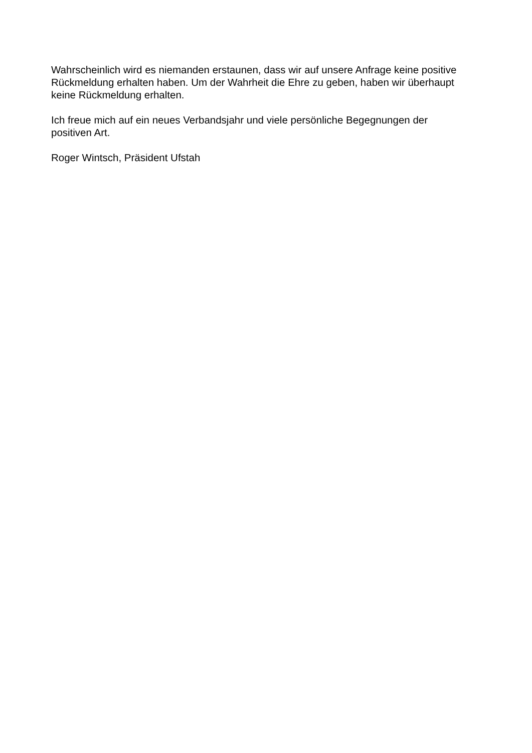Wahrscheinlich wird es niemanden erstaunen, dass wir auf unsere Anfrage keine positive
Rückmeldung erhalten haben. Um der Wahrheit die Ehre zu geben, haben wir überhaupt
keine Rückmeldung erhalten.
Ich freue mich auf ein neues Verbandsjahr und viele persönliche Begegnungen der
positiven Art.
Roger Wintsch, Präsident Ufstah